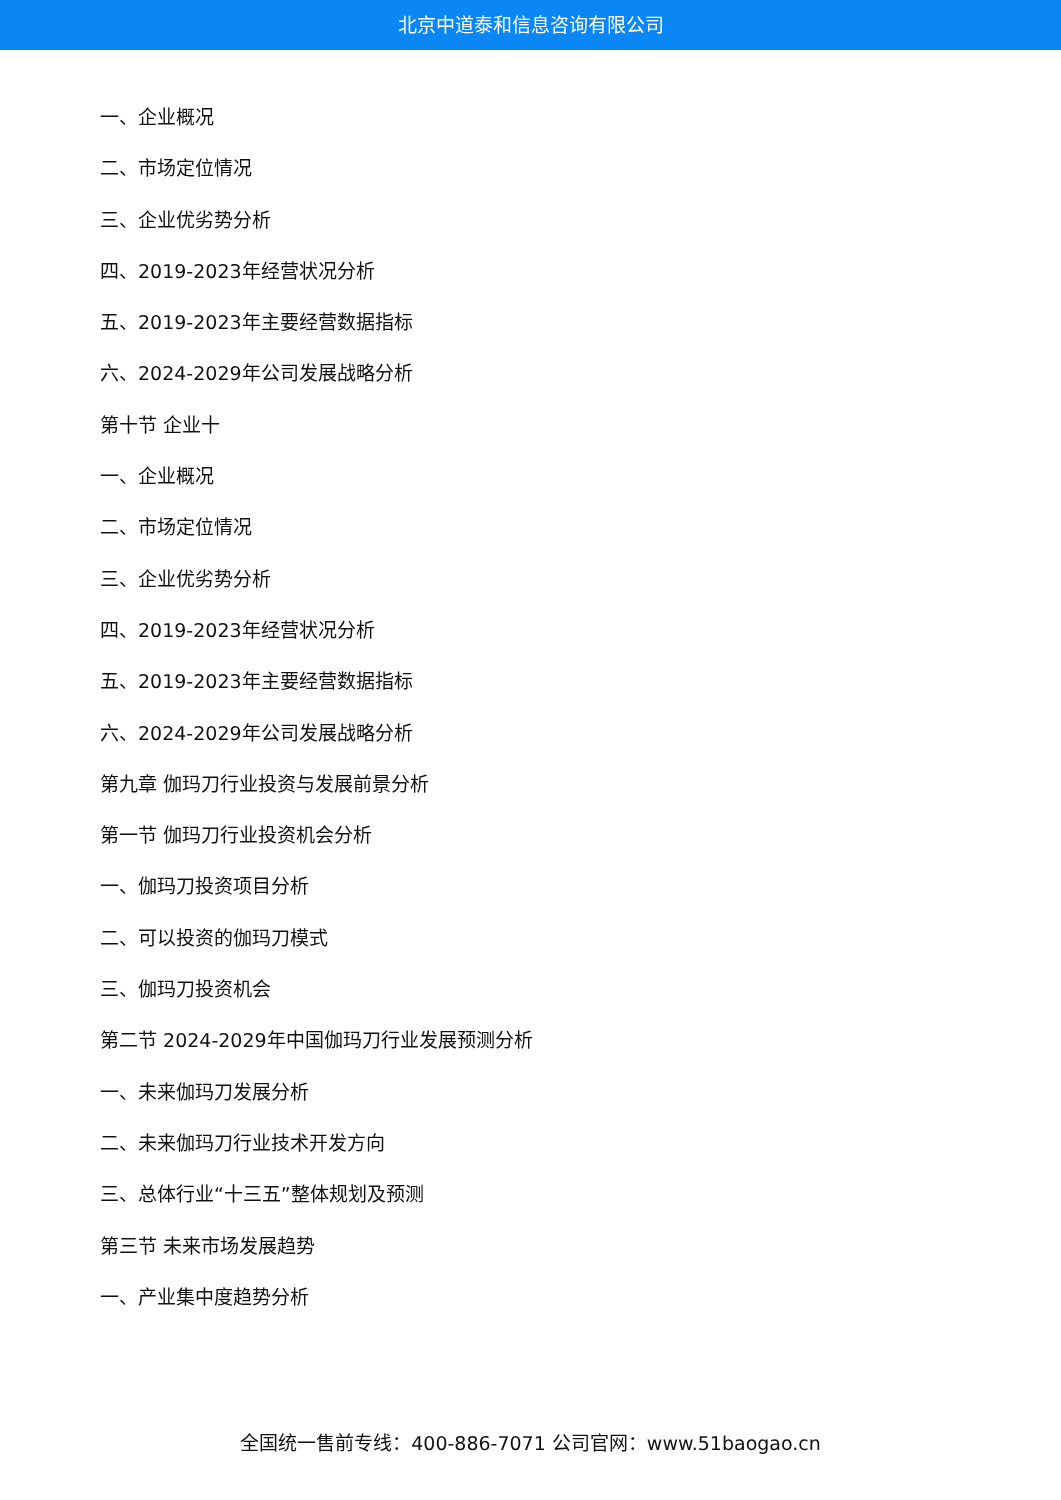北京中道泰和信息咨询有限公司
一、企业概况
二、市场定位情况
三、企业优劣势分析
四、2019-2023年经营状况分析
五、2019-2023年主要经营数据指标
六、2024-2029年公司发展战略分析
第十节 企业十
一、企业概况
二、市场定位情况
三、企业优劣势分析
四、2019-2023年经营状况分析
五、2019-2023年主要经营数据指标
六、2024-2029年公司发展战略分析
第九章 伽玛刀行业投资与发展前景分析
第一节 伽玛刀行业投资机会分析
一、伽玛刀投资项目分析
二、可以投资的伽玛刀模式
三、伽玛刀投资机会
第二节 2024-2029年中国伽玛刀行业发展预测分析
一、未来伽玛刀发展分析
二、未来伽玛刀行业技术开发方向
三、总体行业“十三五”整体规划及预测
第三节 未来市场发展趋势
一、产业集中度趋势分析
全国统一售前专线：400-886-7071 公司官网：www.51baogao.cn